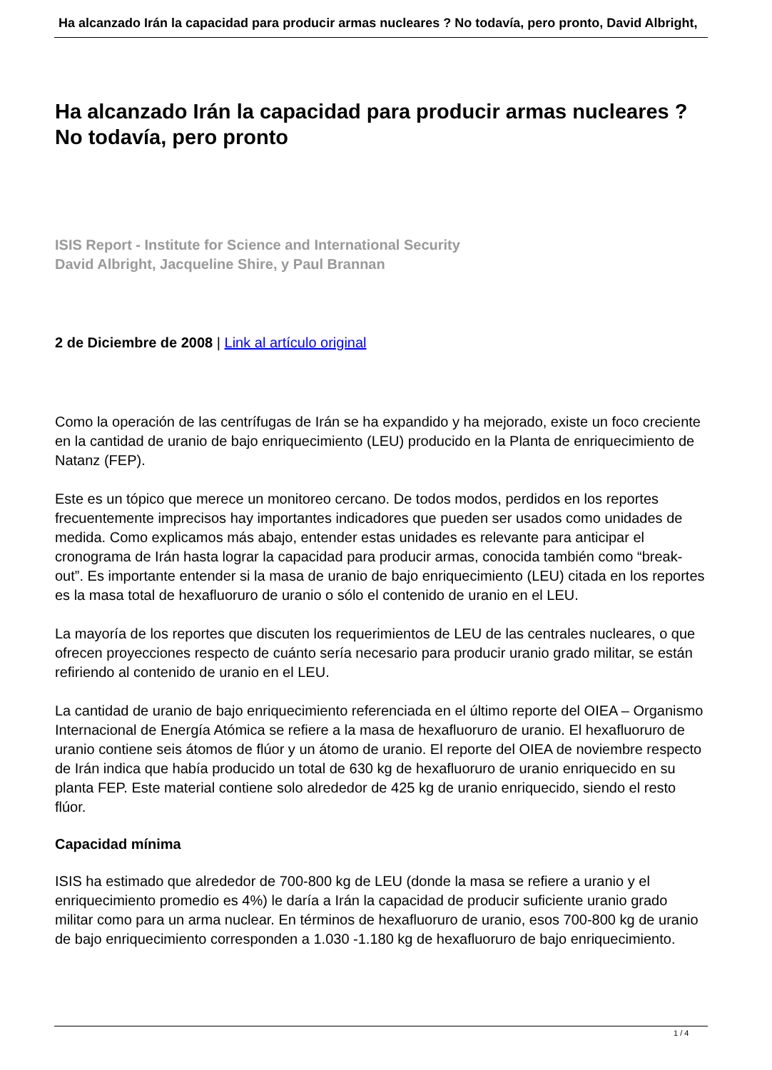Ha alcanzado Irán la capacidad para producir armas nucleares ? No todavía, pero pronto, David Albright,
Ha alcanzado Irán la capacidad para producir armas nucleares ?
No todavía, pero pronto
ISIS Report - Institute for Science and International Security
David Albright, Jacqueline Shire, y Paul Brannan
2 de Diciembre de 2008 | Link al artículo original
Como la operación de las centrífugas de Irán se ha expandido y ha mejorado, existe un foco creciente en la cantidad de uranio de bajo enriquecimiento (LEU) producido en la Planta de enriquecimiento de Natanz (FEP).
Este es un tópico que merece un monitoreo cercano. De todos modos, perdidos en los reportes frecuentemente imprecisos hay importantes indicadores que pueden ser usados como unidades de medida. Como explicamos más abajo, entender estas unidades es relevante para anticipar el cronograma de Irán hasta lograr la capacidad para producir armas, conocida también como “break-out”. Es importante entender si la masa de uranio de bajo enriquecimiento (LEU) citada en los reportes es la masa total de hexafluoruro de uranio o sólo el contenido de uranio en el LEU.
La mayoría de los reportes que discuten los requerimientos de LEU de las centrales nucleares, o que ofrecen proyecciones respecto de cuánto sería necesario para producir uranio grado militar, se están refiriendo al contenido de uranio en el LEU.
La cantidad de uranio de bajo enriquecimiento referenciada en el último reporte del OIEA – Organismo Internacional de Energía Atómica se refiere a la masa de hexafluoruro de uranio. El hexafluoruro de uranio contiene seis átomos de flúor y un átomo de uranio. El reporte del OIEA de noviembre respecto de Irán indica que había producido un total de 630 kg de hexafluoruro de uranio enriquecido en su planta FEP. Este material contiene solo alrededor de 425 kg de uranio enriquecido, siendo el resto flúor.
Capacidad mínima
ISIS ha estimado que alrededor de 700-800 kg de LEU (donde la masa se refiere a uranio y el enriquecimiento promedio es 4%) le daría a Irán la capacidad de producir suficiente uranio grado militar como para un arma nuclear. En términos de hexafluoruro de uranio, esos 700-800 kg de uranio de bajo enriquecimiento corresponden a 1.030 -1.180 kg de hexafluoruro de bajo enriquecimiento.
1 / 4